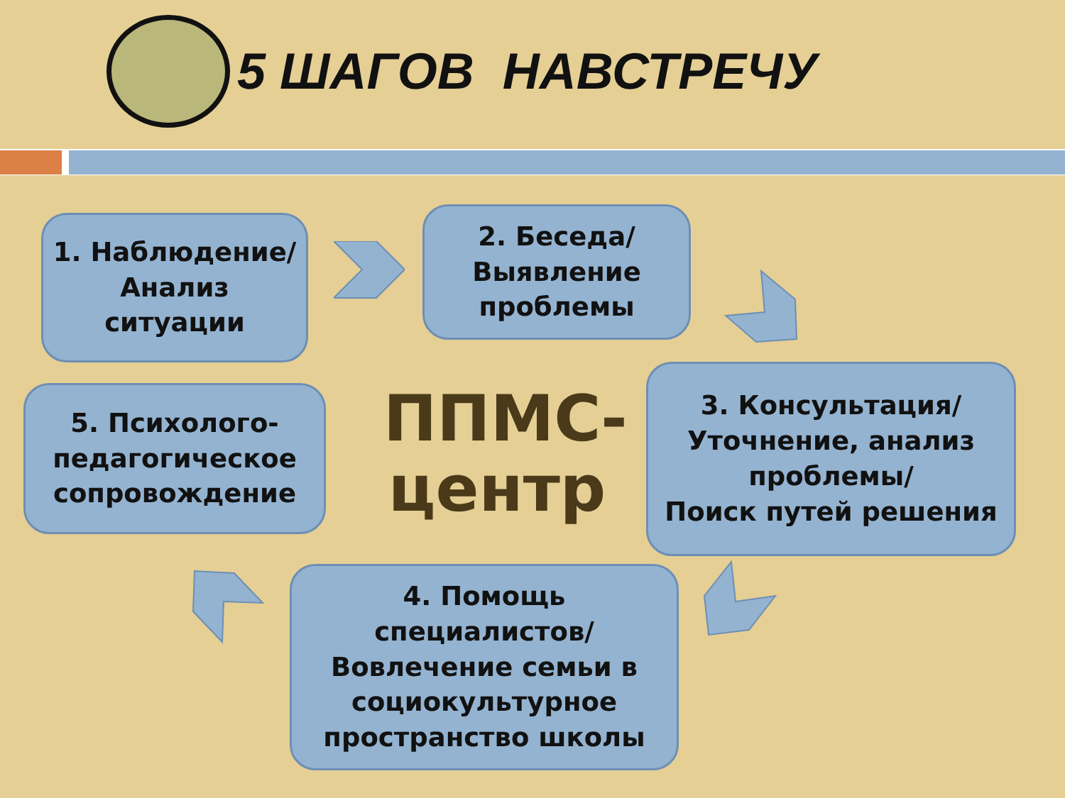5 ШАГОВ НАВСТРЕЧУ
1. Наблюдение/
Анализ
ситуации
2. Беседа/
Выявление
проблемы
3. Консультация/
Уточнение, анализ
проблемы/
Поиск путей решения
4. Помощь
специалистов/
Вовлечение семьи в
социокультурное
пространство школы
5. Психолого-
педагогическое
сопровождение
ППМС-
центр